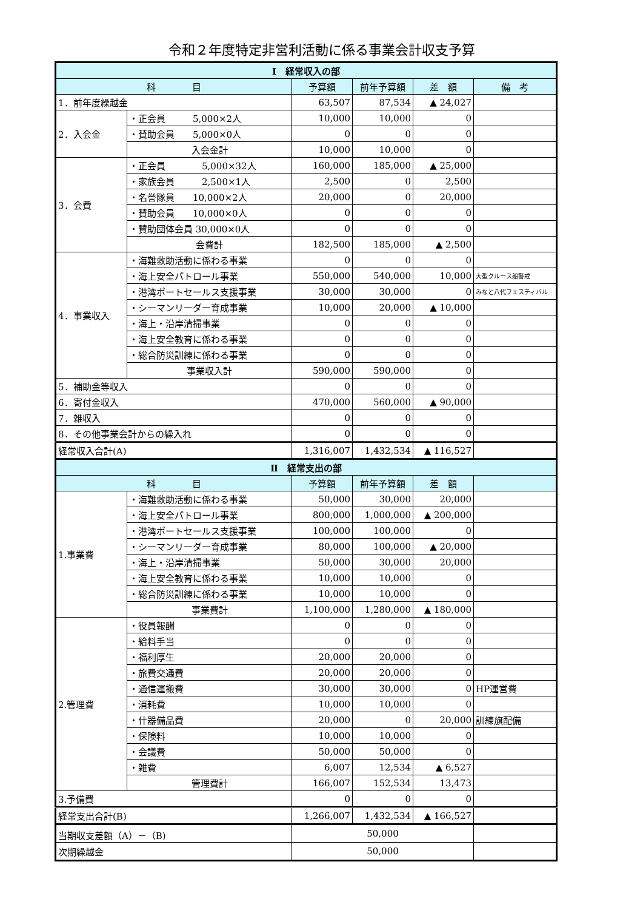令和２年度特定非営利活動に係る事業会計収支予算
| Ⅰ 経常収入の部 | | | | | |
| --- | --- | --- | --- | --- | --- |
| 科 目 | | 予算額 | 前年予算額 | 差 額 | 備 考 |
| 1．前年度繰越金 | | 63,507 | 87,534 | ▲ 24,027 | |
| 2．入会金 | ・正会員 5,000×2人 | 10,000 | 10,000 | 0 | |
| | ・賛助会員 5,000×0人 | 0 | 0 | 0 | |
| | 入会金計 | 10,000 | 10,000 | 0 | |
| 3．会費 | ・正会員 5,000×32人 | 160,000 | 185,000 | ▲ 25,000 | |
| | ・家族会員 2,500×1人 | 2,500 | 0 | 2,500 | |
| | ・名誉隊員 10,000×2人 | 20,000 | 0 | 20,000 | |
| | ・賛助会員 10,000×0人 | 0 | 0 | 0 | |
| | ・賛助団体会員 30,000×0人 | 0 | 0 | 0 | |
| | 会費計 | 182,500 | 185,000 | ▲ 2,500 | |
| 4．事業収入 | ・海難救助活動に係わる事業 | 0 | 0 | 0 | |
| | ・海上安全パトロール事業 | 550,000 | 540,000 | 10,000 | 大型クルース船警戒 |
| | ・港湾ポートセールス支援事業 | 30,000 | 30,000 | 0 | みなと八代フェスティバル |
| | ・シーマンリーダー育成事業 | 10,000 | 20,000 | ▲ 10,000 | |
| | ・海上・沿岸清掃事業 | 0 | 0 | 0 | |
| | ・海上安全教育に係わる事業 | 0 | 0 | 0 | |
| | ・総合防災訓練に係わる事業 | 0 | 0 | 0 | |
| | 事業収入計 | 590,000 | 590,000 | 0 | |
| 5．補助金等収入 | | 0 | 0 | 0 | |
| 6．寄付金収入 | | 470,000 | 560,000 | ▲ 90,000 | |
| 7．雑収入 | | 0 | 0 | 0 | |
| 8．その他事業会計からの繰入れ | | 0 | 0 | 0 | |
| 経常収入合計(A) | | 1,316,007 | 1,432,534 | ▲ 116,527 | |
| Ⅱ 経常支出の部 | | | | | |
| 科 目 | | 予算額 | 前年予算額 | 差 額 | |
| 1.事業費 | ・海難救助活動に係わる事業 | 50,000 | 30,000 | 20,000 | |
| | ・海上安全パトロール事業 | 800,000 | 1,000,000 | ▲ 200,000 | |
| | ・港湾ポートセールス支援事業 | 100,000 | 100,000 | 0 | |
| | ・シーマンリーダー育成事業 | 80,000 | 100,000 | ▲ 20,000 | |
| | ・海上・沿岸清掃事業 | 50,000 | 30,000 | 20,000 | |
| | ・海上安全教育に係わる事業 | 10,000 | 10,000 | 0 | |
| | ・総合防災訓練に係わる事業 | 10,000 | 10,000 | 0 | |
| | 事業費計 | 1,100,000 | 1,280,000 | ▲ 180,000 | |
| 2.管理費 | ・役員報酬 | 0 | 0 | 0 | |
| | ・給料手当 | 0 | 0 | 0 | |
| | ・福利厚生 | 20,000 | 20,000 | 0 | |
| | ・旅費交通費 | 20,000 | 20,000 | 0 | |
| | ・通信運搬費 | 30,000 | 30,000 | 0 | HP運営費 |
| | ・消耗費 | 10,000 | 10,000 | 0 | |
| | ・什器備品費 | 20,000 | 0 | 20,000 | 訓練旗配備 |
| | ・保険料 | 10,000 | 10,000 | 0 | |
| | ・会議費 | 50,000 | 50,000 | 0 | |
| | ・雑費 | 6,007 | 12,534 | ▲ 6,527 | |
| | 管理費計 | 166,007 | 152,534 | 13,473 | |
| 3.予備費 | | 0 | 0 | 0 | |
| 経常支出合計(B) | | 1,266,007 | 1,432,534 | ▲ 166,527 | |
| 当期収支差額（A）－（B) | | 50,000 | | | |
| 次期繰越金 | | 50,000 | | | |